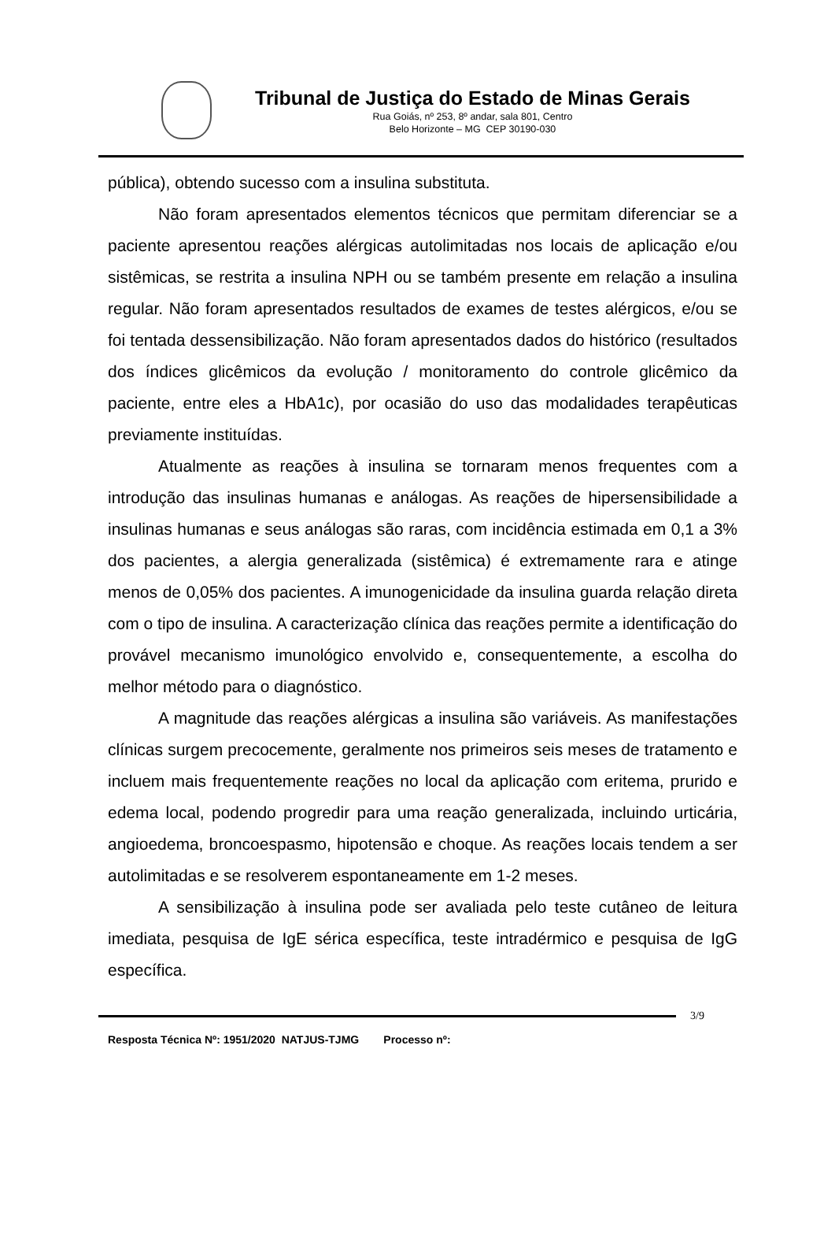Tribunal de Justiça do Estado de Minas Gerais
Rua Goiás, nº 253, 8º andar, sala 801, Centro
Belo Horizonte – MG CEP 30190-030
pública), obtendo sucesso com a insulina substituta.
Não foram apresentados elementos técnicos que permitam diferenciar se a paciente apresentou reações alérgicas autolimitadas nos locais de aplicação e/ou sistêmicas, se restrita a insulina NPH ou se também presente em relação a insulina regular. Não foram apresentados resultados de exames de testes alérgicos, e/ou se foi tentada dessensibilização. Não foram apresentados dados do histórico (resultados dos índices glicêmicos da evolução / monitoramento do controle glicêmico da paciente, entre eles a HbA1c), por ocasião do uso das modalidades terapêuticas previamente instituídas.
Atualmente as reações à insulina se tornaram menos frequentes com a introdução das insulinas humanas e análogas. As reações de hipersensibilidade a insulinas humanas e seus análogas são raras, com incidência estimada em 0,1 a 3% dos pacientes, a alergia generalizada (sistêmica) é extremamente rara e atinge menos de 0,05% dos pacientes. A imunogenicidade da insulina guarda relação direta com o tipo de insulina. A caracterização clínica das reações permite a identificação do provável mecanismo imunológico envolvido e, consequentemente, a escolha do melhor método para o diagnóstico.
A magnitude das reações alérgicas a insulina são variáveis. As manifestações clínicas surgem precocemente, geralmente nos primeiros seis meses de tratamento e incluem mais frequentemente reações no local da aplicação com eritema, prurido e edema local, podendo progredir para uma reação generalizada, incluindo urticária, angioedema, broncoespasmo, hipotensão e choque. As reações locais tendem a ser autolimitadas e se resolverem espontaneamente em 1-2 meses.
A sensibilização à insulina pode ser avaliada pelo teste cutâneo de leitura imediata, pesquisa de IgE sérica específica, teste intradérmico e pesquisa de IgG específica.
3/9
Resposta Técnica Nº: 1951/2020 NATJUS-TJMG Processo nº: